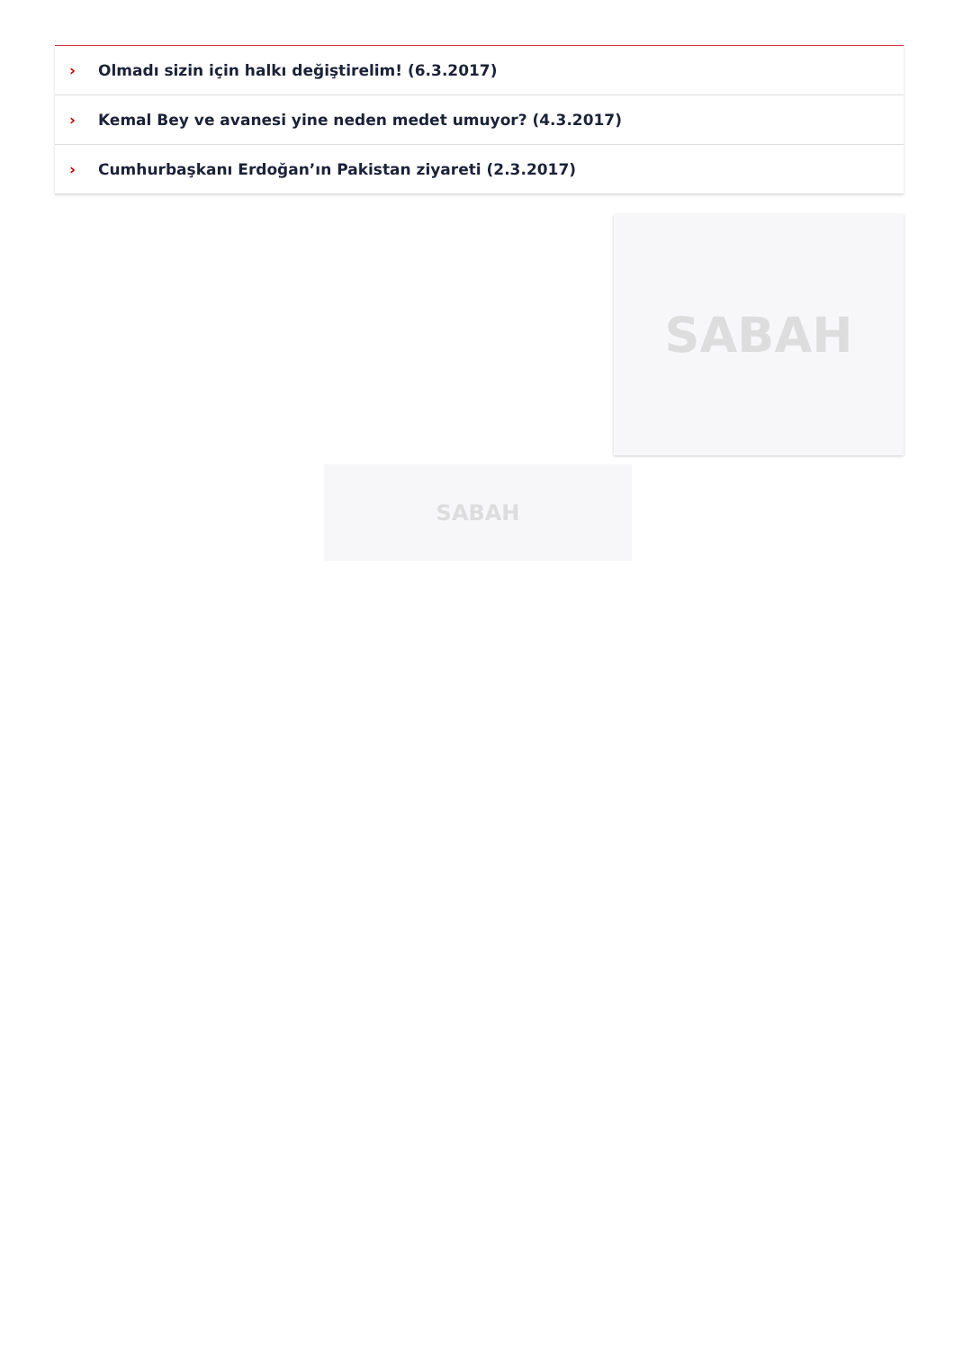› Olmadı sizin için halkı değiştirelim! (6.3.2017)
› Kemal Bey ve avanesi yine neden medet umuyor? (4.3.2017)
› Cumhurbaşkanı Erdoğan’ın Pakistan ziyareti (2.3.2017)
SABAH
SABAH